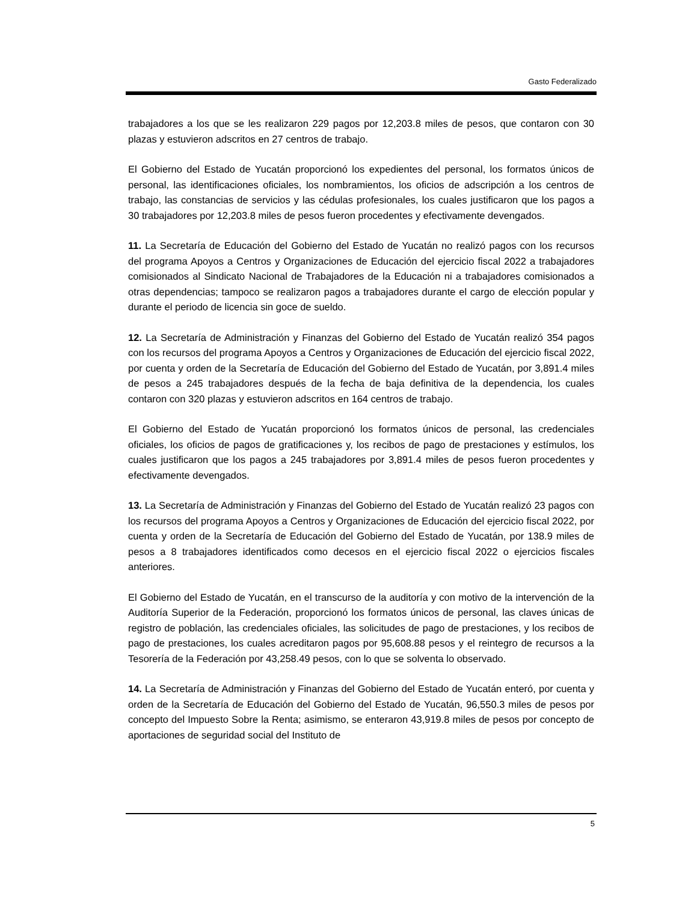Gasto Federalizado
trabajadores a los que se les realizaron 229 pagos por 12,203.8 miles de pesos, que contaron con 30 plazas y estuvieron adscritos en 27 centros de trabajo.
El Gobierno del Estado de Yucatán proporcionó los expedientes del personal, los formatos únicos de personal, las identificaciones oficiales, los nombramientos, los oficios de adscripción a los centros de trabajo, las constancias de servicios y las cédulas profesionales, los cuales justificaron que los pagos a 30 trabajadores por 12,203.8 miles de pesos fueron procedentes y efectivamente devengados.
11. La Secretaría de Educación del Gobierno del Estado de Yucatán no realizó pagos con los recursos del programa Apoyos a Centros y Organizaciones de Educación del ejercicio fiscal 2022 a trabajadores comisionados al Sindicato Nacional de Trabajadores de la Educación ni a trabajadores comisionados a otras dependencias; tampoco se realizaron pagos a trabajadores durante el cargo de elección popular y durante el periodo de licencia sin goce de sueldo.
12. La Secretaría de Administración y Finanzas del Gobierno del Estado de Yucatán realizó 354 pagos con los recursos del programa Apoyos a Centros y Organizaciones de Educación del ejercicio fiscal 2022, por cuenta y orden de la Secretaría de Educación del Gobierno del Estado de Yucatán, por 3,891.4 miles de pesos a 245 trabajadores después de la fecha de baja definitiva de la dependencia, los cuales contaron con 320 plazas y estuvieron adscritos en 164 centros de trabajo.
El Gobierno del Estado de Yucatán proporcionó los formatos únicos de personal, las credenciales oficiales, los oficios de pagos de gratificaciones y, los recibos de pago de prestaciones y estímulos, los cuales justificaron que los pagos a 245 trabajadores por 3,891.4 miles de pesos fueron procedentes y efectivamente devengados.
13. La Secretaría de Administración y Finanzas del Gobierno del Estado de Yucatán realizó 23 pagos con los recursos del programa Apoyos a Centros y Organizaciones de Educación del ejercicio fiscal 2022, por cuenta y orden de la Secretaría de Educación del Gobierno del Estado de Yucatán, por 138.9 miles de pesos a 8 trabajadores identificados como decesos en el ejercicio fiscal 2022 o ejercicios fiscales anteriores.
El Gobierno del Estado de Yucatán, en el transcurso de la auditoría y con motivo de la intervención de la Auditoría Superior de la Federación, proporcionó los formatos únicos de personal, las claves únicas de registro de población, las credenciales oficiales, las solicitudes de pago de prestaciones, y los recibos de pago de prestaciones, los cuales acreditaron pagos por 95,608.88 pesos y el reintegro de recursos a la Tesorería de la Federación por 43,258.49 pesos, con lo que se solventa lo observado.
14. La Secretaría de Administración y Finanzas del Gobierno del Estado de Yucatán enteró, por cuenta y orden de la Secretaría de Educación del Gobierno del Estado de Yucatán, 96,550.3 miles de pesos por concepto del Impuesto Sobre la Renta; asimismo, se enteraron 43,919.8 miles de pesos por concepto de aportaciones de seguridad social del Instituto de
5